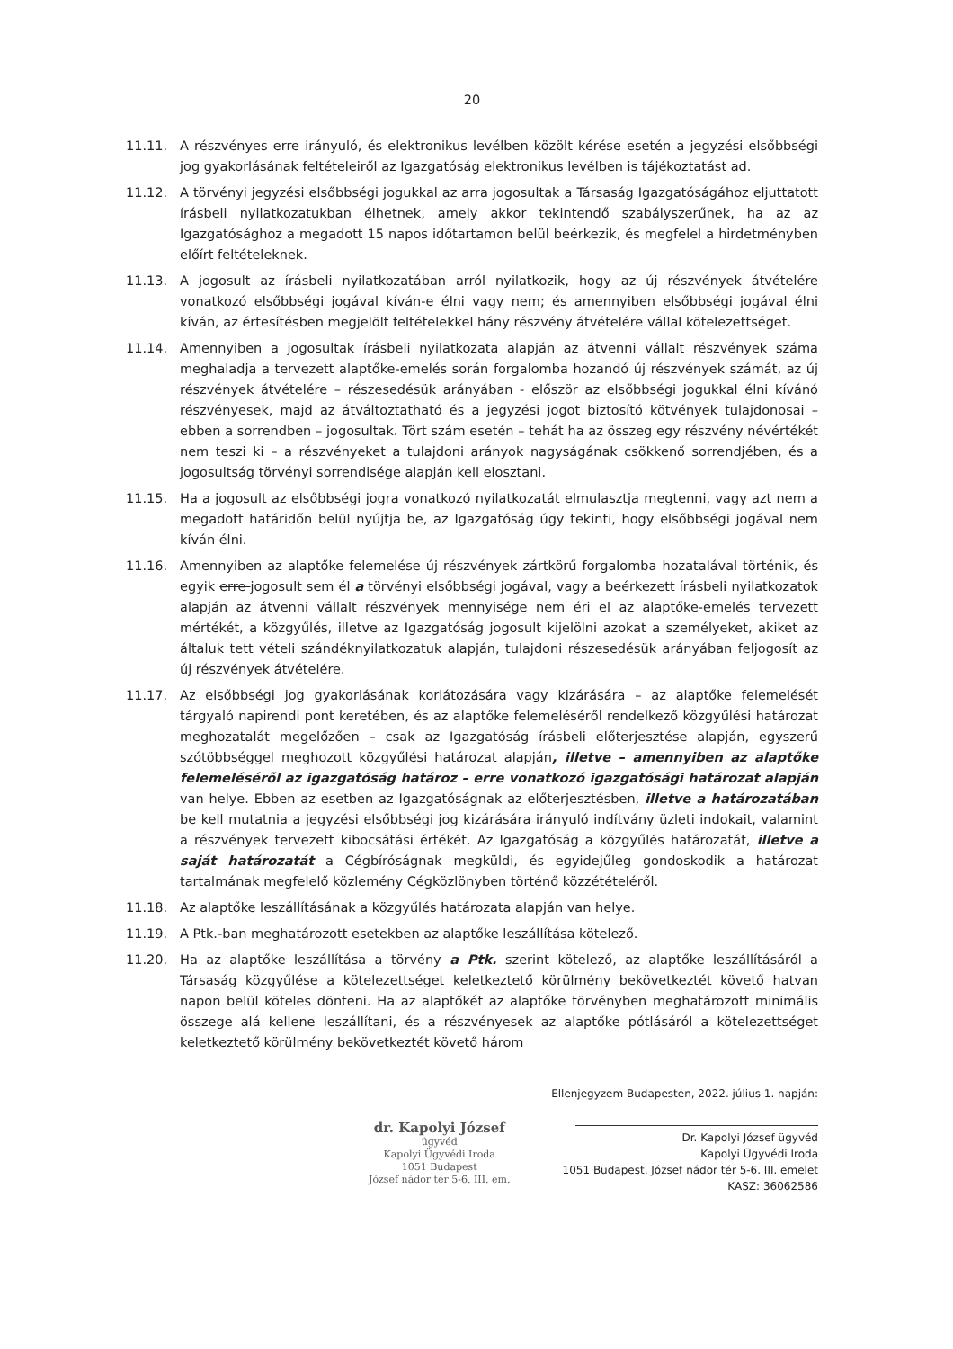20
11.11. A részvényes erre irányuló, és elektronikus levélben közölt kérése esetén a jegyzési elsőbbségi jog gyakorlásának feltételeiről az Igazgatóság elektronikus levélben is tájékoztatást ad.
11.12. A törvényi jegyzési elsőbbségi jogukkal az arra jogosultak a Társaság Igazgatóságához eljuttatott írásbeli nyilatkozatukban élhetnek, amely akkor tekintendő szabályszerűnek, ha az az Igazgatósághoz a megadott 15 napos időtartamon belül beérkezik, és megfelel a hirdetményben előírt feltételeknek.
11.13. A jogosult az írásbeli nyilatkozatában arról nyilatkozik, hogy az új részvények átvételére vonatkozó elsőbbségi jogával kíván-e élni vagy nem; és amennyiben elsőbbségi jogával élni kíván, az értesítésben megjelölt feltételekkel hány részvény átvételére vállal kötelezettséget.
11.14. Amennyiben a jogosultak írásbeli nyilatkozata alapján az átvenni vállalt részvények száma meghaladja a tervezett alaptőke-emelés során forgalomba hozandó új részvények számát, az új részvények átvételére – részesedésük arányában - először az elsőbbségi jogukkal élni kívánó részvényesek, majd az átváltoztatható és a jegyzési jogot biztosító kötvények tulajdonosai – ebben a sorrendben – jogosultak. Tört szám esetén – tehát ha az összeg egy részvény névértékét nem teszi ki – a részvényeket a tulajdoni arányok nagyságának csökkenő sorrendjében, és a jogosultság törvényi sorrendisége alapján kell elosztani.
11.15. Ha a jogosult az elsőbbségi jogra vonatkozó nyilatkozatát elmulasztja megtenni, vagy azt nem a megadott határidőn belül nyújtja be, az Igazgatóság úgy tekinti, hogy elsőbbségi jogával nem kíván élni.
11.16. Amennyiben az alaptőke felemelése új részvények zártkörű forgalomba hozatalával történik, és egyik erre jogosult sem él a törvényi elsőbbségi jogával, vagy a beérkezett írásbeli nyilatkozatok alapján az átvenni vállalt részvények mennyisége nem éri el az alaptőke-emelés tervezett mértékét, a közgyűlés, illetve az Igazgatóság jogosult kijelölni azokat a személyeket, akiket az általuk tett vételi szándéknyilatkozatuk alapján, tulajdoni részesedésük arányában feljogosít az új részvények átvételére.
11.17. Az elsőbbségi jog gyakorlásának korlátozására vagy kizárására – az alaptőke felemelését tárgyaló napirendi pont keretében, és az alaptőke felemeléséről rendelkező közgyűlési határozat meghozatalát megelőzően – csak az Igazgatóság írásbeli előterjesztése alapján, egyszerű szótöbbséggel meghozott közgyűlési határozat alapján, illetve – amennyiben az alaptőke felemeléséről az igazgatóság határoz – erre vonatkozó igazgatósági határozat alapján van helye. Ebben az esetben az Igazgatóságnak az előterjesztésben, illetve a határozatában be kell mutatnia a jegyzési elsőbbségi jog kizárására irányuló indítvány üzleti indokait, valamint a részvények tervezett kibocsátási értékét. Az Igazgatóság a közgyűlés határozatát, illetve a saját határozatát a Cégbíróságnak megküldi, és egyidejűleg gondoskodik a határozat tartalmának megfelelő közlemény Cégközlönyben történő közzétételéről.
11.18. Az alaptőke leszállításának a közgyűlés határozata alapján van helye.
11.19. A Ptk.-ban meghatározott esetekben az alaptőke leszállítása kötelező.
11.20. Ha az alaptőke leszállítása a törvény a Ptk. szerint kötelező, az alaptőke leszállításáról a Társaság közgyűlése a kötelezettséget keletkeztető körülmény bekövetkeztét követő hatvan napon belül köteles dönteni. Ha az alaptőkét az alaptőke törvényben meghatározott minimális összege alá kellene leszállítani, és a részvényesek az alaptőke pótlásáról a kötelezettséget keletkeztető körülmény bekövetkeztét követő három
dr. Kapolyi József
ügyvéd
Kapolyi Ügyvédi Iroda
1051 Budapest
József nádor tér 5-6. III. em.
Ellenjegyzem Budapesten, 2022. július 1. napján:
Dr. Kapolyi József ügyvéd
Kapolyi Ügyvédi Iroda
1051 Budapest, József nádor tér 5-6. III. emelet
KASZ: 36062586